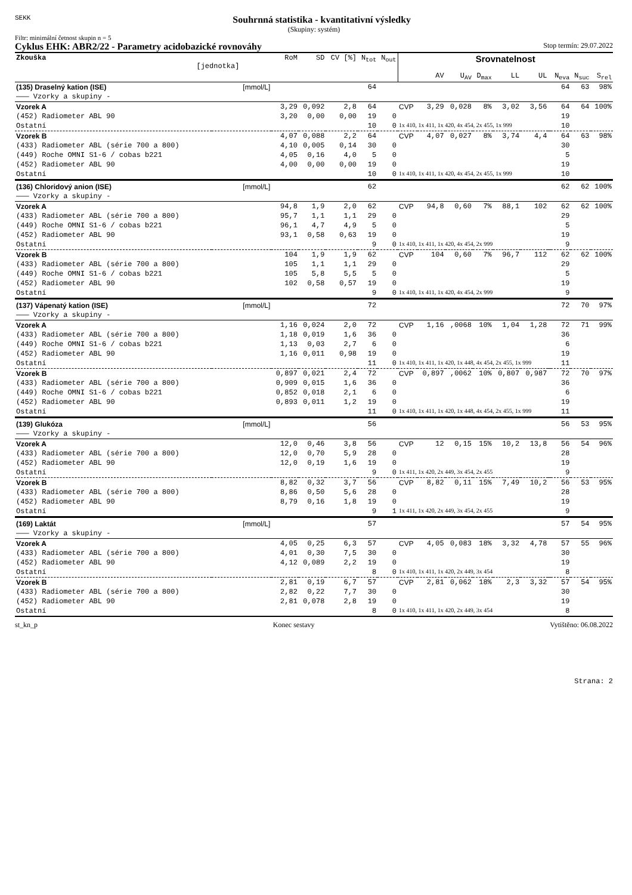SEKK Souhrnná statistika - kvantitativní výsledky
(Skupiny: systém)
Filtr: minimální četnost skupin n = 5
Cyklus EHK: ABR2/22 - Parametry acidobazické rovnováhy Stop termín: 29.07.2022
| Zkouška [jednotka] | | RoM | SD | CV [%] | N<sub>tot</sub> | N<sub>out</sub> | Srovnatelnost | | | | | | | | | |
| --- | --- | --- | --- | --- | --- | --- | --- | --- | --- | --- | --- | --- | --- | --- | --- | --- |
| | | | | | | | | AV | U<sub>AV</sub> | D<sub>max</sub> | LL | UL | | N<sub>eva</sub> | N<sub>suc</sub> | S<sub>rel</sub> |
| (135) Draselný kation (ISE) | [mmol/L] | | | | 64 | | | | | | | | | 64 | 63 | 98% |
| ——— Vzorky a skupiny - | | | | | | | | | | | | | | | | |
| Vzorek A | | 3,29 | 0,092 | 2,8 | 64 | | CVP | 3,29 | 0,028 | 8% | 3,02 | 3,56 | | 64 | 64 | 100% |
| (452) Radiometer ABL 90 | | 3,20 | 0,00 | 0,00 | 19 | 0 | | | | | | | | 19 | | |
| Ostatní | | | | | 10 | 0 | 1x 410, 1x 411, 1x 420, 4x 454, 2x 455, 1x 999 | | | | | | | 10 | | |
| Vzorek B | | 4,07 | 0,088 | 2,2 | 64 | | CVP | 4,07 | 0,027 | 8% | 3,74 | 4,4 | | 64 | 63 | 98% |
| (433) Radiometer ABL (série 700 a 800) | | 4,10 | 0,005 | 0,14 | 30 | 0 | | | | | | | | 30 | | |
| (449) Roche OMNI S1-6 / cobas b221 | | 4,05 | 0,16 | 4,0 | 5 | 0 | | | | | | | | 5 | | |
| (452) Radiometer ABL 90 | | 4,00 | 0,00 | 0,00 | 19 | 0 | | | | | | | | 19 | | |
| Ostatní | | | | | 10 | 0 | 1x 410, 1x 411, 1x 420, 4x 454, 2x 455, 1x 999 | | | | | | | 10 | | |
| (136) Chloridový anion (ISE) | [mmol/L] | | | | 62 | | | | | | | | | 62 | 62 | 100% |
| ——— Vzorky a skupiny - | | | | | | | | | | | | | | | | |
| Vzorek A | | 94,8 | 1,9 | 2,0 | 62 | | CVP | 94,8 | 0,60 | 7% | 88,1 | 102 | | 62 | 62 | 100% |
| (433) Radiometer ABL (série 700 a 800) | | 95,7 | 1,1 | 1,1 | 29 | 0 | | | | | | | | 29 | | |
| (449) Roche OMNI S1-6 / cobas b221 | | 96,1 | 4,7 | 4,9 | 5 | 0 | | | | | | | | 5 | | |
| (452) Radiometer ABL 90 | | 93,1 | 0,58 | 0,63 | 19 | 0 | | | | | | | | 19 | | |
| Ostatní | | | | | 9 | 0 | 1x 410, 1x 411, 1x 420, 4x 454, 2x 999 | | | | | | | 9 | | |
| Vzorek B | | 104 | 1,9 | 1,9 | 62 | | CVP | 104 | 0,60 | 7% | 96,7 | 112 | | 62 | 62 | 100% |
| (433) Radiometer ABL (série 700 a 800) | | 105 | 1,1 | 1,1 | 29 | 0 | | | | | | | | 29 | | |
| (449) Roche OMNI S1-6 / cobas b221 | | 105 | 5,8 | 5,5 | 5 | 0 | | | | | | | | 5 | | |
| (452) Radiometer ABL 90 | | 102 | 0,58 | 0,57 | 19 | 0 | | | | | | | | 19 | | |
| Ostatní | | | | | 9 | 0 | 1x 410, 1x 411, 1x 420, 4x 454, 2x 999 | | | | | | | 9 | | |
| (137) Vápenatý kation (ISE) | [mmol/L] | | | | 72 | | | | | | | | | 72 | 70 | 97% |
| ——— Vzorky a skupiny - | | | | | | | | | | | | | | | | |
| Vzorek A | | 1,16 | 0,024 | 2,0 | 72 | | CVP | 1,16 | ,0068 | 10% | 1,04 | 1,28 | | 72 | 71 | 99% |
| (433) Radiometer ABL (série 700 a 800) | | 1,18 | 0,019 | 1,6 | 36 | 0 | | | | | | | | 36 | | |
| (449) Roche OMNI S1-6 / cobas b221 | | 1,13 | 0,03 | 2,7 | 6 | 0 | | | | | | | | 6 | | |
| (452) Radiometer ABL 90 | | 1,16 | 0,011 | 0,98 | 19 | 0 | | | | | | | | 19 | | |
| Ostatní | | | | | 11 | 0 | 1x 410, 1x 411, 1x 420, 1x 448, 4x 454, 2x 455, 1x 999 | | | | | | | 11 | | |
| Vzorek B | | 0,897 | 0,021 | 2,4 | 72 | | CVP | 0,897 | ,0062 | 10% | 0,807 | 0,987 | | 72 | 70 | 97% |
| (433) Radiometer ABL (série 700 a 800) | | 0,909 | 0,015 | 1,6 | 36 | 0 | | | | | | | | 36 | | |
| (449) Roche OMNI S1-6 / cobas b221 | | 0,852 | 0,018 | 2,1 | 6 | 0 | | | | | | | | 6 | | |
| (452) Radiometer ABL 90 | | 0,893 | 0,011 | 1,2 | 19 | 0 | | | | | | | | 19 | | |
| Ostatní | | | | | 11 | 0 | 1x 410, 1x 411, 1x 420, 1x 448, 4x 454, 2x 455, 1x 999 | | | | | | | 11 | | |
| (139) Glukóza | [mmol/L] | | | | 56 | | | | | | | | | 56 | 53 | 95% |
| ——— Vzorky a skupiny - | | | | | | | | | | | | | | | | |
| Vzorek A | | 12,0 | 0,46 | 3,8 | 56 | | CVP | 12 | 0,15 | 15% | 10,2 | 13,8 | | 56 | 54 | 96% |
| (433) Radiometer ABL (série 700 a 800) | | 12,0 | 0,70 | 5,9 | 28 | 0 | | | | | | | | 28 | | |
| (452) Radiometer ABL 90 | | 12,0 | 0,19 | 1,6 | 19 | 0 | | | | | | | | 19 | | |
| Ostatní | | | | | 9 | 0 | 1x 411, 1x 420, 2x 449, 3x 454, 2x 455 | | | | | | | 9 | | |
| Vzorek B | | 8,82 | 0,32 | 3,7 | 56 | | CVP | 8,82 | 0,11 | 15% | 7,49 | 10,2 | | 56 | 53 | 95% |
| (433) Radiometer ABL (série 700 a 800) | | 8,86 | 0,50 | 5,6 | 28 | 0 | | | | | | | | 28 | | |
| (452) Radiometer ABL 90 | | 8,79 | 0,16 | 1,8 | 19 | 0 | | | | | | | | 19 | | |
| Ostatní | | | | | 9 | 1 | 1x 411, 1x 420, 2x 449, 3x 454, 2x 455 | | | | | | | 9 | | |
| (169) Laktát | [mmol/L] | | | | 57 | | | | | | | | | 57 | 54 | 95% |
| ——— Vzorky a skupiny - | | | | | | | | | | | | | | | | |
| Vzorek A | | 4,05 | 0,25 | 6,3 | 57 | | CVP | 4,05 | 0,083 | 18% | 3,32 | 4,78 | | 57 | 55 | 96% |
| (433) Radiometer ABL (série 700 a 800) | | 4,01 | 0,30 | 7,5 | 30 | 0 | | | | | | | | 30 | | |
| (452) Radiometer ABL 90 | | 4,12 | 0,089 | 2,2 | 19 | 0 | | | | | | | | 19 | | |
| Ostatní | | | | | 8 | 0 | 1x 410, 1x 411, 1x 420, 2x 449, 3x 454 | | | | | | | 8 | | |
| Vzorek B | | 2,81 | 0,19 | 6,7 | 57 | | CVP | 2,81 | 0,062 | 18% | 2,3 | 3,32 | | 57 | 54 | 95% |
| (433) Radiometer ABL (série 700 a 800) | | 2,82 | 0,22 | 7,7 | 30 | 0 | | | | | | | | 30 | | |
| (452) Radiometer ABL 90 | | 2,81 | 0,078 | 2,8 | 19 | 0 | | | | | | | | 19 | | |
| Ostatní | | | | | 8 | 0 | 1x 410, 1x 411, 1x 420, 2x 449, 3x 454 | | | | | | | 8 | | |
st_kn_p Konec sestavy Vytištěno: 06.08.2022
Strana: 2